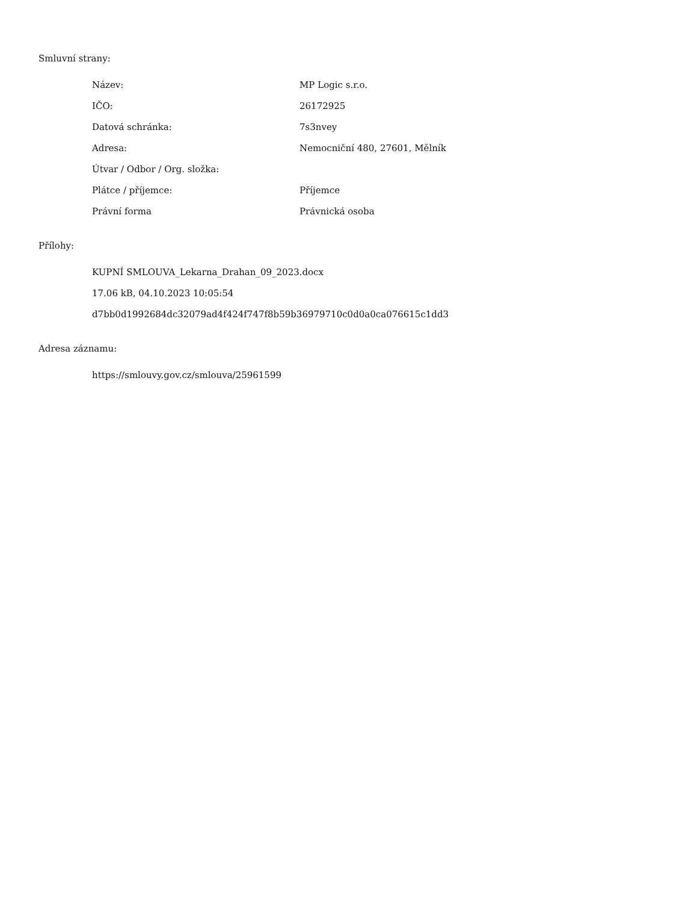Smluvní strany:
| Název: | MP Logic s.r.o. |
| IČO: | 26172925 |
| Datová schránka: | 7s3nvey |
| Adresa: | Nemocniční 480, 27601, Mělník |
| Útvar / Odbor / Org. složka: | |
| Plátce / příjemce: | Příjemce |
| Právní forma | Právnická osoba |
Přílohy:
KUPNÍ SMLOUVA_Lekarna_Drahan_09_2023.docx
17.06 kB, 04.10.2023 10:05:54
d7bb0d1992684dc32079ad4f424f747f8b59b36979710c0d0a0ca076615c1dd3
Adresa záznamu:
https://smlouvy.gov.cz/smlouva/25961599